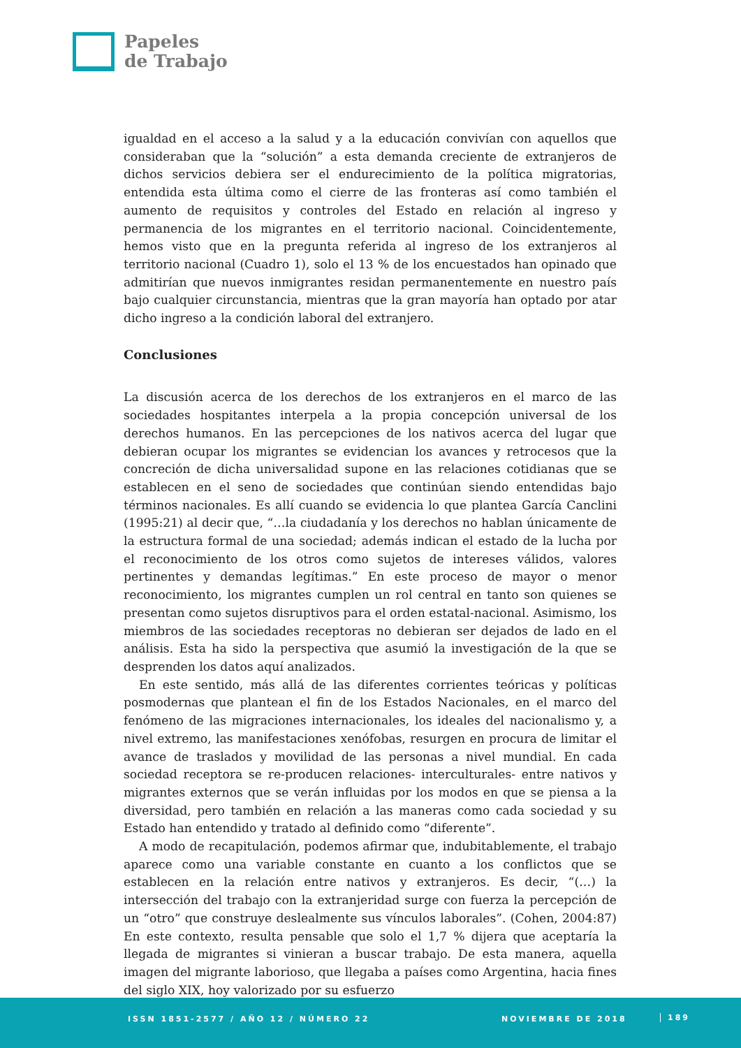Papeles
de Trabajo
igualdad en el acceso a la salud y a la educación convivían con aquellos que consideraban que la “solución” a esta demanda creciente de extranjeros de dichos servicios debiera ser el endurecimiento de la política migratorias, entendida esta última como el cierre de las fronteras así como también el aumento de requisitos y controles del Estado en relación al ingreso y permanencia de los migrantes en el territorio nacional. Coincidentemente, hemos visto que en la pregunta referida al ingreso de los extranjeros al territorio nacional (Cuadro 1), solo el 13 % de los encuestados han opinado que admitirían que nuevos inmigrantes residan permanentemente en nuestro país bajo cualquier circunstancia, mientras que la gran mayoría han optado por atar dicho ingreso a la condición laboral del extranjero.
Conclusiones
La discusión acerca de los derechos de los extranjeros en el marco de las sociedades hospitantes interpela a la propia concepción universal de los derechos humanos. En las percepciones de los nativos acerca del lugar que debieran ocupar los migrantes se evidencian los avances y retrocesos que la concreción de dicha universalidad supone en las relaciones cotidianas que se establecen en el seno de sociedades que continúan siendo entendidas bajo términos nacionales. Es allí cuando se evidencia lo que plantea García Canclini (1995:21) al decir que, “…la ciudadanía y los derechos no hablan únicamente de la estructura formal de una sociedad; además indican el estado de la lucha por el reconocimiento de los otros como sujetos de intereses válidos, valores pertinentes y demandas legítimas.” En este proceso de mayor o menor reconocimiento, los migrantes cumplen un rol central en tanto son quienes se presentan como sujetos disruptivos para el orden estatal-nacional. Asimismo, los miembros de las sociedades receptoras no debieran ser dejados de lado en el análisis. Esta ha sido la perspectiva que asumió la investigación de la que se desprenden los datos aquí analizados.
En este sentido, más allá de las diferentes corrientes teóricas y políticas posmodernas que plantean el fin de los Estados Nacionales, en el marco del fenómeno de las migraciones internacionales, los ideales del nacionalismo y, a nivel extremo, las manifestaciones xenófobas, resurgen en procura de limitar el avance de traslados y movilidad de las personas a nivel mundial. En cada sociedad receptora se re-producen relaciones- interculturales- entre nativos y migrantes externos que se verán influidas por los modos en que se piensa a la diversidad, pero también en relación a las maneras como cada sociedad y su Estado han entendido y tratado al definido como “diferente”.
A modo de recapitulación, podemos afirmar que, indubitablemente, el trabajo aparece como una variable constante en cuanto a los conflictos que se establecen en la relación entre nativos y extranjeros. Es decir, “(…) la intersección del trabajo con la extranjeridad surge con fuerza la percepción de un “otro” que construye deslealmente sus vínculos laborales”. (Cohen, 2004:87) En este contexto, resulta pensable que solo el 1,7 % dijera que aceptaría la llegada de migrantes si vinieran a buscar trabajo. De esta manera, aquella imagen del migrante laborioso, que llegaba a países como Argentina, hacia fines del siglo XIX, hoy valorizado por su esfuerzo
ISSN 1851-2577 / AÑO 12 / NÚMERO 22 NOVIEMBRE DE 2018 189